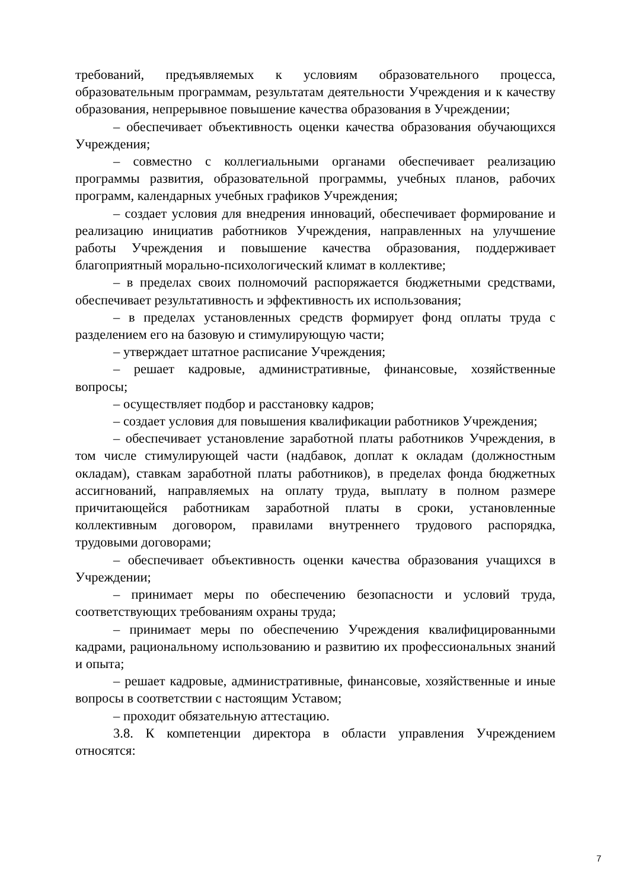требований, предъявляемых к условиям образовательного процесса, образовательным программам, результатам деятельности Учреждения и к качеству образования, непрерывное повышение качества образования в Учреждении;
– обеспечивает объективность оценки качества образования обучающихся Учреждения;
– совместно с коллегиальными органами обеспечивает реализацию программы развития, образовательной программы, учебных планов, рабочих программ, календарных учебных графиков Учреждения;
– создает условия для внедрения инноваций, обеспечивает формирование и реализацию инициатив работников Учреждения, направленных на улучшение работы Учреждения и повышение качества образования, поддерживает благоприятный морально-психологический климат в коллективе;
– в пределах своих полномочий распоряжается бюджетными средствами, обеспечивает результативность и эффективность их использования;
– в пределах установленных средств формирует фонд оплаты труда с разделением его на базовую и стимулирующую части;
– утверждает штатное расписание Учреждения;
– решает кадровые, административные, финансовые, хозяйственные вопросы;
– осуществляет подбор и расстановку кадров;
– создает условия для повышения квалификации работников Учреждения;
– обеспечивает установление заработной платы работников Учреждения, в том числе стимулирующей части (надбавок, доплат к окладам (должностным окладам), ставкам заработной платы работников), в пределах фонда бюджетных ассигнований, направляемых на оплату труда, выплату в полном размере причитающейся работникам заработной платы в сроки, установленные коллективным договором, правилами внутреннего трудового распорядка, трудовыми договорами;
– обеспечивает объективность оценки качества образования учащихся в Учреждении;
– принимает меры по обеспечению безопасности и условий труда, соответствующих требованиям охраны труда;
– принимает меры по обеспечению Учреждения квалифицированными кадрами, рациональному использованию и развитию их профессиональных знаний и опыта;
– решает кадровые, административные, финансовые, хозяйственные и иные вопросы в соответствии с настоящим Уставом;
– проходит обязательную аттестацию.
3.8. К компетенции директора в области управления Учреждением относятся:
7